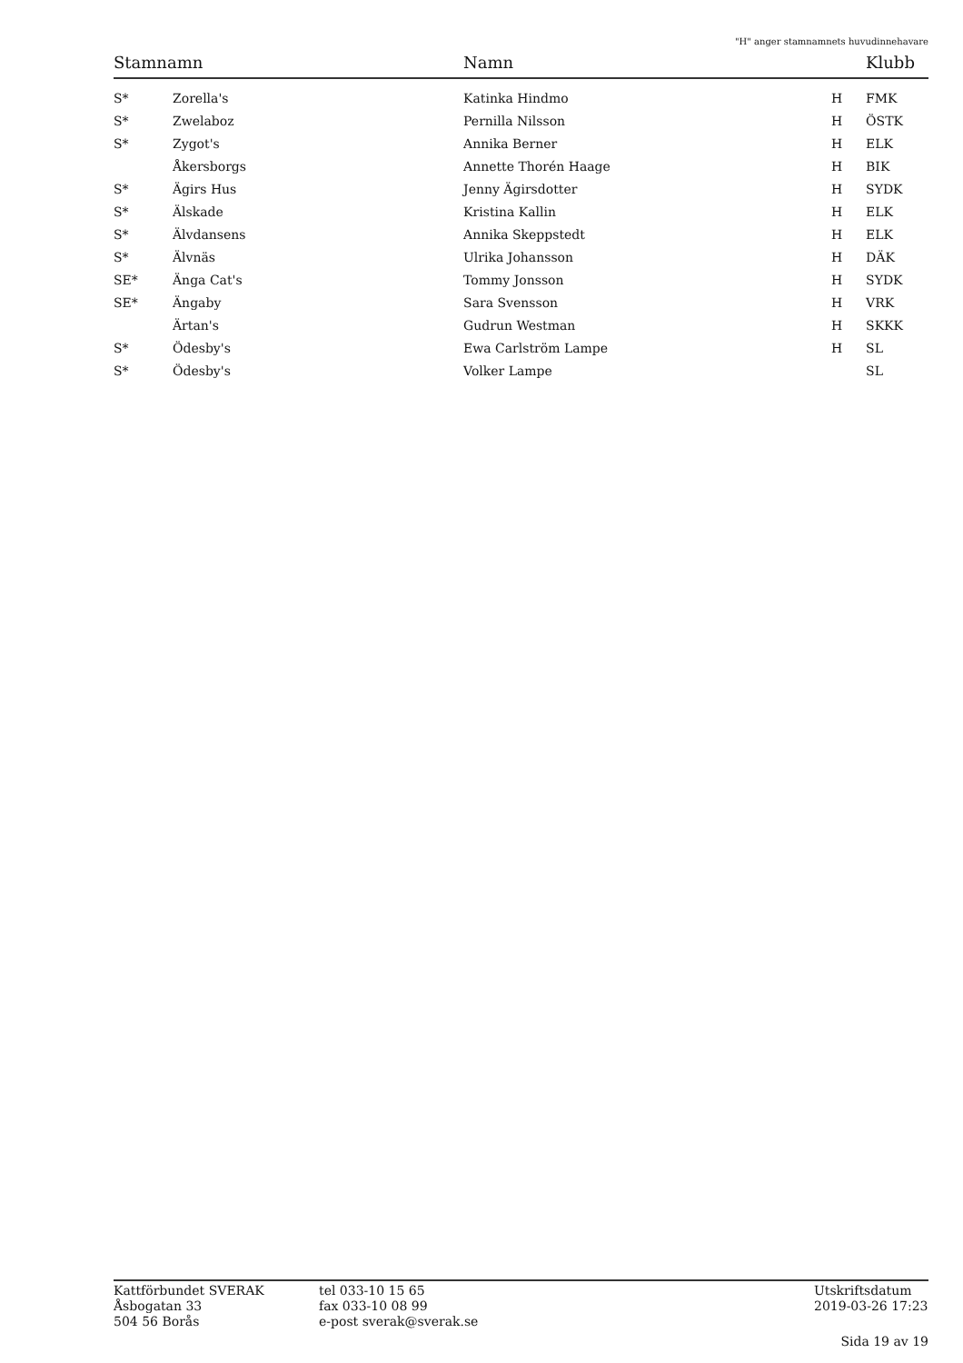"H" anger stamnamnets huvudinnehavare
| Stamnamn | | Namn | | Klubb |
| --- | --- | --- | --- | --- |
| S* | Zorella's | Katinka Hindmo | H | FMK |
| S* | Zwelaboz | Pernilla Nilsson | H | ÖSTK |
| S* | Zygot's | Annika Berner | H | ELK |
| | Åkersborgs | Annette Thorén Haage | H | BIK |
| S* | Ägirs Hus | Jenny Ägirsdotter | H | SYDK |
| S* | Älskade | Kristina Kallin | H | ELK |
| S* | Älvdansens | Annika Skeppstedt | H | ELK |
| S* | Älvnäs | Ulrika Johansson | H | DÄK |
| SE* | Änga Cat's | Tommy Jonsson | H | SYDK |
| SE* | Ängaby | Sara Svensson | H | VRK |
| | Ärtan's | Gudrun Westman | H | SKKK |
| S* | Ödesby's | Ewa Carlström Lampe | H | SL |
| S* | Ödesby's | Volker Lampe | | SL |
Kattförbundet SVERAK
Åsbogatan 33
504 56 Borås
tel 033-10 15 65
fax 033-10 08 99
e-post sverak@sverak.se
Utskriftsdatum
2019-03-26 17:23
Sida 19 av 19